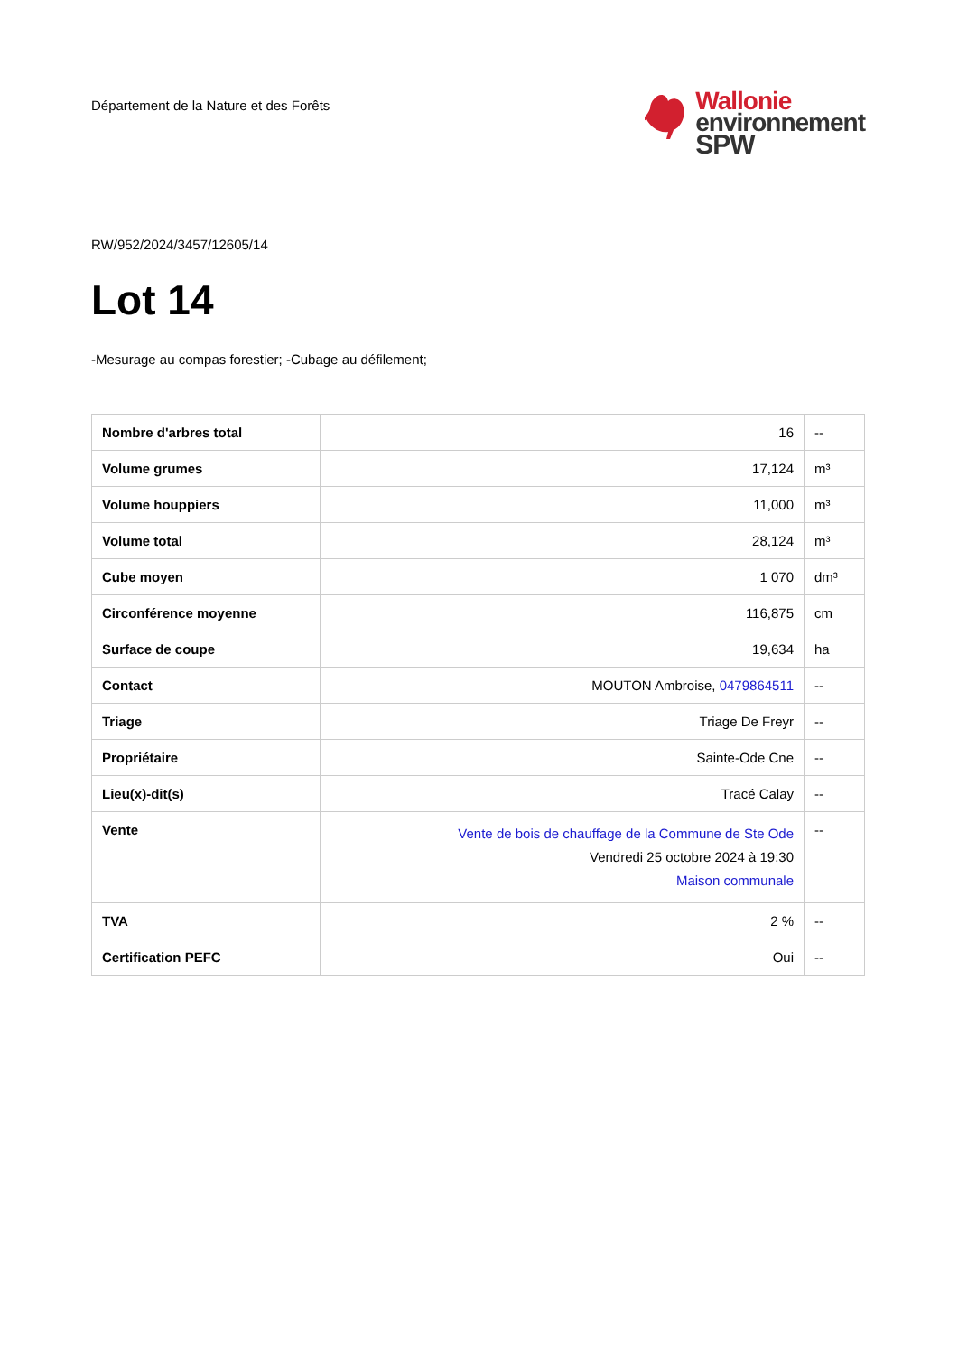Département de la Nature et des Forêts
Wallonie
environnement
SPW
RW/952/2024/3457/12605/14
Lot 14
-Mesurage au compas forestier; -Cubage au défilement;
| Nombre d'arbres total | 16 | -- |
| Volume grumes | 17,124 | m³ |
| Volume houppiers | 11,000 | m³ |
| Volume total | 28,124 | m³ |
| Cube moyen | 1 070 | dm³ |
| Circonférence moyenne | 116,875 | cm |
| Surface de coupe | 19,634 | ha |
| Contact | MOUTON Ambroise, 0479864511 | -- |
| Triage | Triage De Freyr | -- |
| Propriétaire | Sainte-Ode Cne | -- |
| Lieu(x)-dit(s) | Tracé Calay | -- |
| Vente | Vente de bois de chauffage de la Commune de Ste Ode Vendredi 25 octobre 2024 à 19:30 Maison communale | -- |
| TVA | 2 % | -- |
| Certification PEFC | Oui | -- |